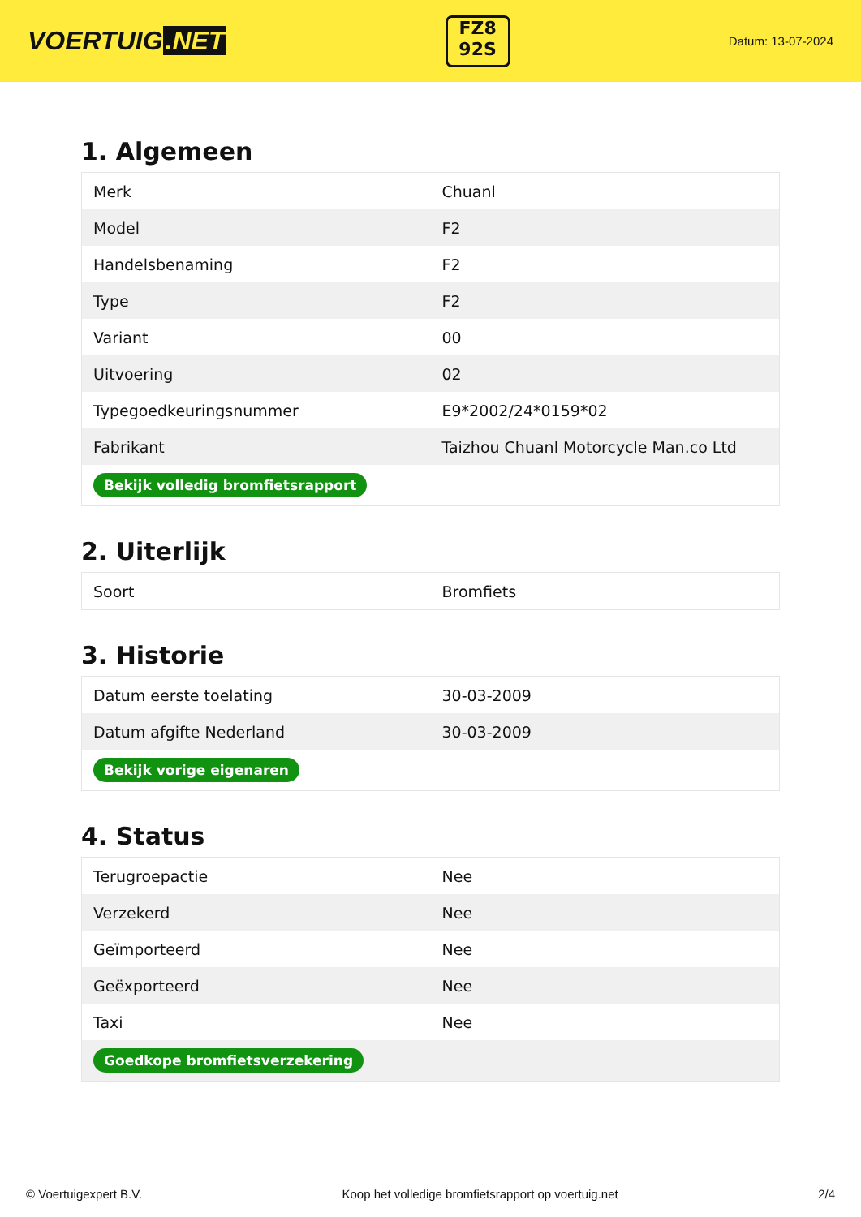VOERTUIG.NET
FZ8
92S
Datum: 13-07-2024
1. Algemeen
| Merk | Chuanl |
| Model | F2 |
| Handelsbenaming | F2 |
| Type | F2 |
| Variant | 00 |
| Uitvoering | 02 |
| Typegoedkeuringsnummer | E9*2002/24*0159*02 |
| Fabrikant | Taizhou Chuanl Motorcycle Man.co Ltd |
| Bekijk volledig bromfietsrapport | |
2. Uiterlijk
| Soort | Bromfiets |
3. Historie
| Datum eerste toelating | 30-03-2009 |
| Datum afgifte Nederland | 30-03-2009 |
| Bekijk vorige eigenaren | |
4. Status
| Terugroepactie | Nee |
| Verzekerd | Nee |
| Geïmporteerd | Nee |
| Geëxporteerd | Nee |
| Taxi | Nee |
| Goedkope bromfietsverzekering | |
© Voertuigexpert B.V. Koop het volledige bromfietsrapport op voertuig.net 2/4